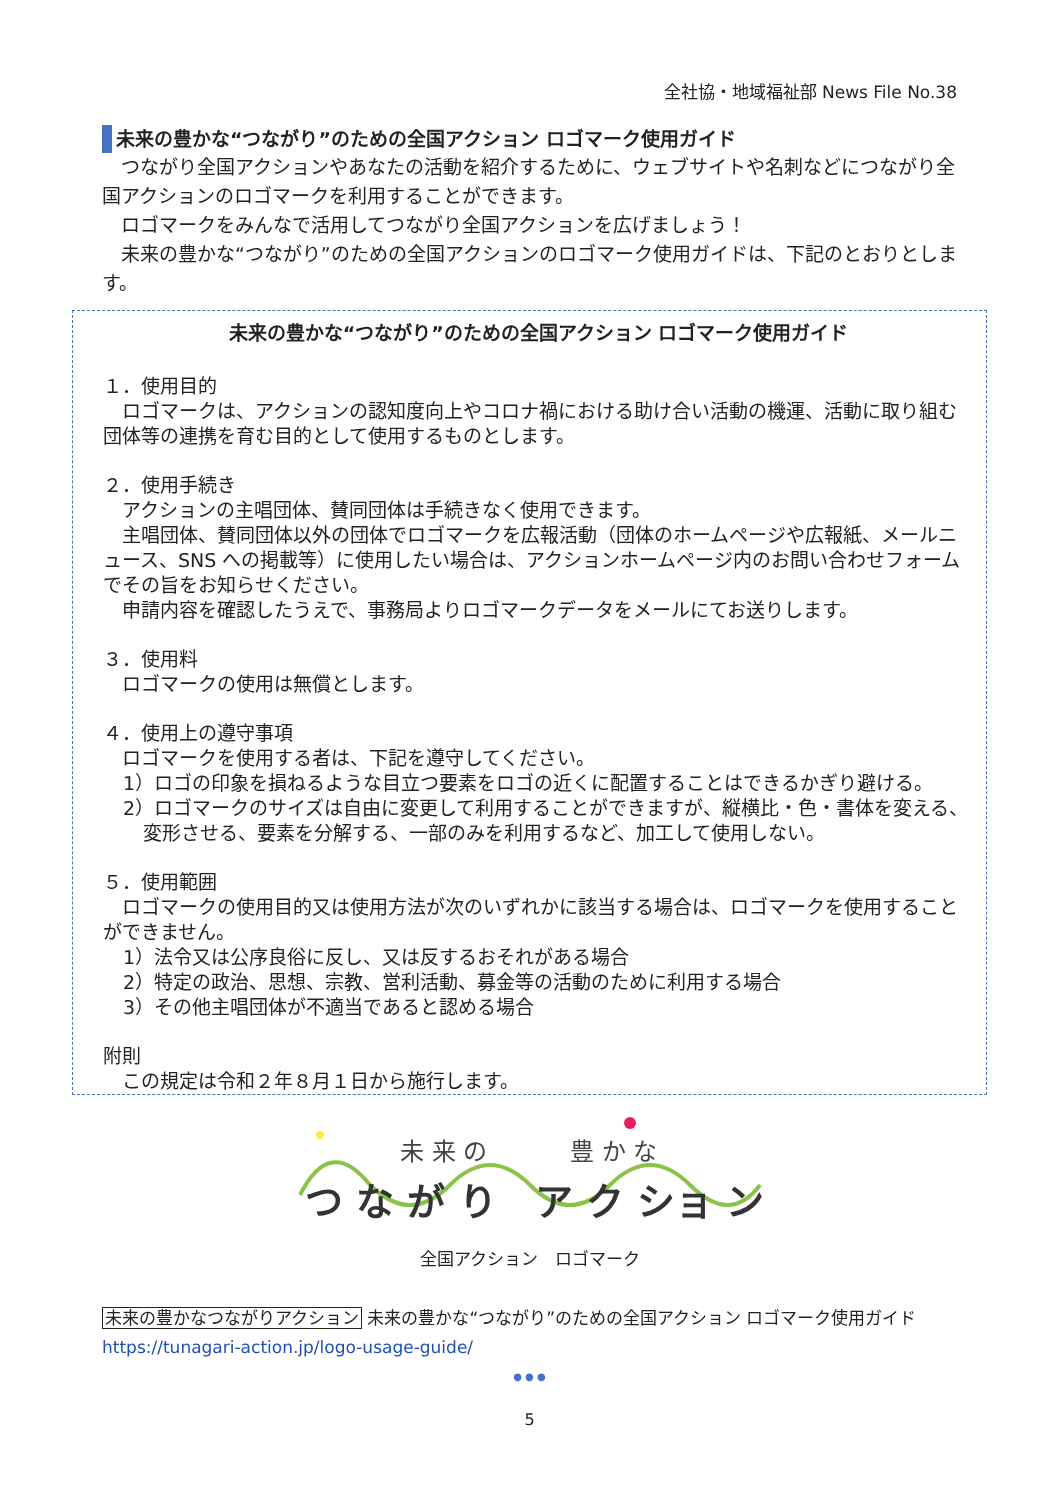全社協・地域福祉部 News File No.38
未来の豊かな“つながり”のための全国アクション ロゴマーク使用ガイド
　つながり全国アクションやあなたの活動を紹介するために、ウェブサイトや名刺などにつながり全国アクションのロゴマークを利用することができます。
　ロゴマークをみんなで活用してつながり全国アクションを広げましょう！
　未来の豊かな“つながり”のための全国アクションのロゴマーク使用ガイドは、下記のとおりとします。
未来の豊かな“つながり”のための全国アクション ロゴマーク使用ガイド
１．使用目的
　ロゴマークは、アクションの認知度向上やコロナ禍における助け合い活動の機運、活動に取り組む団体等の連携を育む目的として使用するものとします。
２．使用手続き
　アクションの主唱団体、賛同団体は手続きなく使用できます。
　主唱団体、賛同団体以外の団体でロゴマークを広報活動（団体のホームページや広報紙、メールニュース、SNS への掲載等）に使用したい場合は、アクションホームページ内のお問い合わせフォームでその旨をお知らせください。
　申請内容を確認したうえで、事務局よりロゴマークデータをメールにてお送りします。
３．使用料
　ロゴマークの使用は無償とします。
４．使用上の遵守事項
　ロゴマークを使用する者は、下記を遵守してください。
1）ロゴの印象を損ねるような目立つ要素をロゴの近くに配置することはできるかぎり避ける。
2）ロゴマークのサイズは自由に変更して利用することができますが、縦横比・色・書体を変える、変形させる、要素を分解する、一部のみを利用するなど、加工して使用しない。
５．使用範囲
　ロゴマークの使用目的又は使用方法が次のいずれかに該当する場合は、ロゴマークを使用することができません。
1）法令又は公序良俗に反し、又は反するおそれがある場合
2）特定の政治、思想、宗教、営利活動、募金等の活動のために利用する場合
3）その他主唱団体が不適当であると認める場合
附則
　この規定は令和２年８月１日から施行します。
未 来 の
豊 か な
つ な が り　ア ク ショ ン
全国アクション　ロゴマーク
未来の豊かなつながりアクション 未来の豊かな“つながり”のための全国アクション ロゴマーク使用ガイド
https://tunagari-action.jp/logo-usage-guide/
● ● ●
5